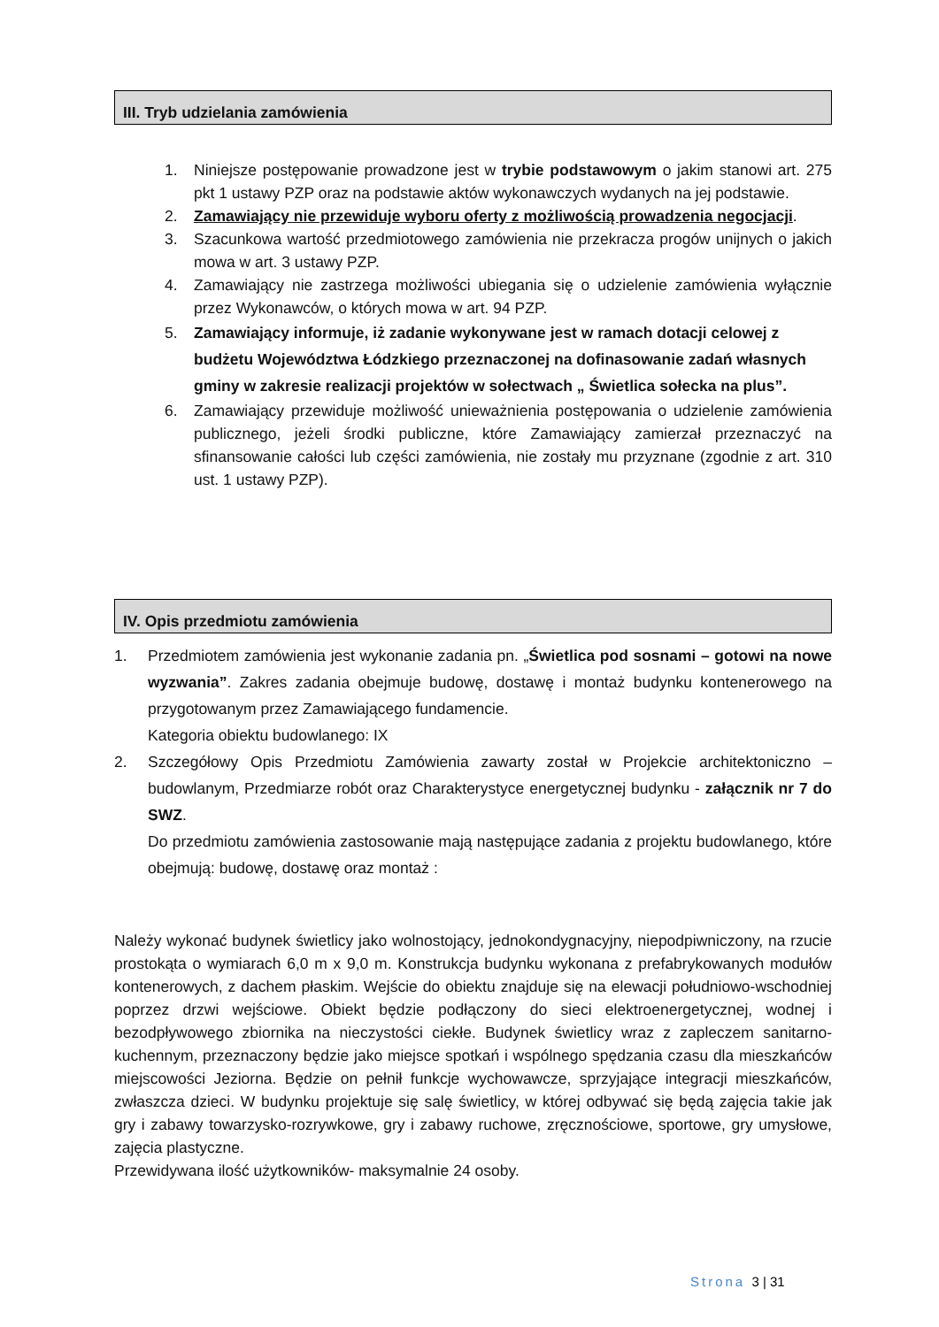III. Tryb udzielania zamówienia
1. Niniejsze postępowanie prowadzone jest w trybie podstawowym o jakim stanowi art. 275 pkt 1 ustawy PZP oraz na podstawie aktów wykonawczych wydanych na jej podstawie.
2. Zamawiający nie przewiduje wyboru oferty z możliwością prowadzenia negocjacji.
3. Szacunkowa wartość przedmiotowego zamówienia nie przekracza progów unijnych o jakich mowa w art. 3 ustawy PZP.
4. Zamawiający nie zastrzega możliwości ubiegania się o udzielenie zamówienia wyłącznie przez Wykonawców, o których mowa w art. 94 PZP.
5. Zamawiający informuje, iż zadanie wykonywane jest w ramach dotacji celowej z budżetu Województwa Łódzkiego przeznaczonej na dofinasowanie zadań własnych gminy w zakresie realizacji projektów w sołectwach „ Świetlica sołecka na plus”.
6. Zamawiający przewiduje możliwość unieważnienia postępowania o udzielenie zamówienia publicznego, jeżeli środki publiczne, które Zamawiający zamierzał przeznaczyć na sfinansowanie całości lub części zamówienia, nie zostały mu przyznane (zgodnie z art. 310 ust. 1 ustawy PZP).
IV. Opis przedmiotu zamówienia
1. Przedmiotem zamówienia jest wykonanie zadania pn. „Świetlica pod sosnami – gotowi na nowe wyzwania”. Zakres zadania obejmuje budowę, dostawę i montaż budynku kontenerowego na przygotowanym przez Zamawiającego fundamencie.
Kategoria obiektu budowlanego: IX
2. Szczegółowy Opis Przedmiotu Zamówienia zawarty został w Projekcie architektoniczno – budowlanym, Przedmiarze robót oraz Charakterystyce energetycznej budynku - załącznik nr 7 do SWZ.
Do przedmiotu zamówienia zastosowanie mają następujące zadania z projektu budowlanego, które obejmują: budowę, dostawę oraz montaż :
Należy wykonać budynek świetlicy jako wolnostojący, jednokondygnacyjny, niepodpiwniczony, na rzucie prostokąta o wymiarach 6,0 m x 9,0 m. Konstrukcja budynku wykonana z prefabrykowanych modułów kontenerowych, z dachem płaskim. Wejście do obiektu znajduje się na elewacji południowo-wschodniej poprzez drzwi wejściowe. Obiekt będzie podłączony do sieci elektroenergetycznej, wodnej i bezodpływowego zbiornika na nieczystości ciekłe. Budynek świetlicy wraz z zapleczem sanitarno-kuchennym, przeznaczony będzie jako miejsce spotkań i wspólnego spędzania czasu dla mieszkańców miejscowości Jeziorna. Będzie on pełnił funkcje wychowawcze, sprzyjające integracji mieszkańców, zwłaszcza dzieci. W budynku projektuje się salę świetlicy, w której odbywać się będą zajęcia takie jak gry i zabawy towarzysko-rozrywkowe, gry i zabawy ruchowe, zręcznościowe, sportowe, gry umysłowe, zajęcia plastyczne.
Przewidywana ilość użytkowników- maksymalnie 24 osoby.
Strona 3 | 31